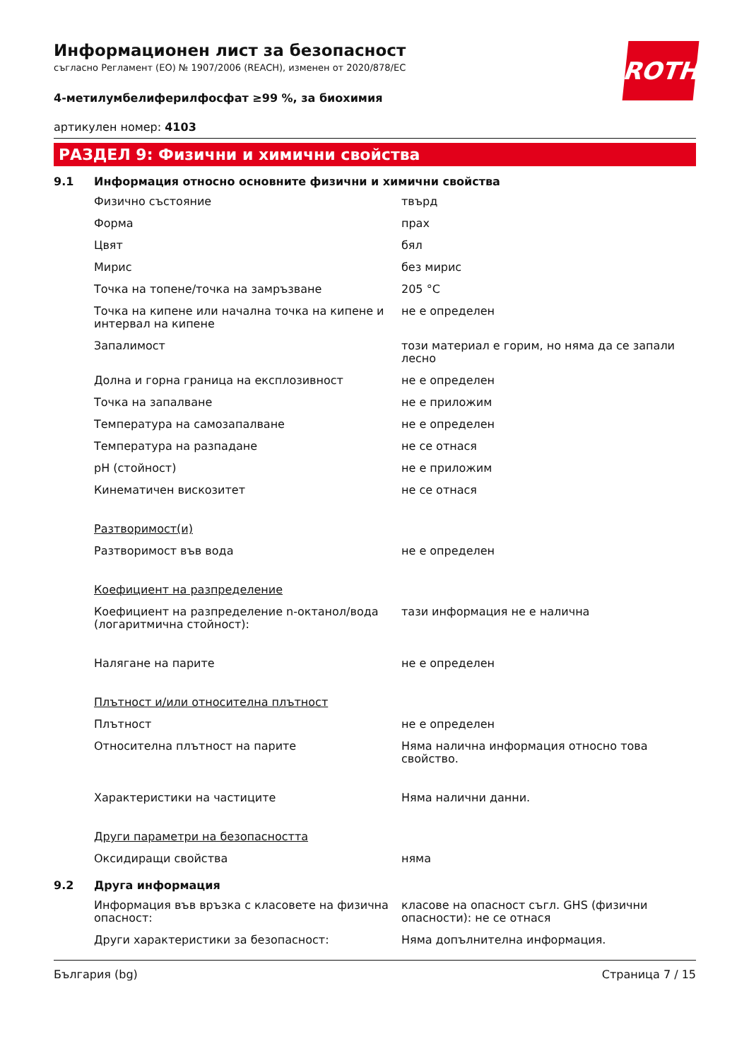ROTH
Информационен лист за безопасност
съгласно Регламент (ЕО) № 1907/2006 (REACH), изменен от 2020/878/ЕС
4-метилумбелиферилфосфат ≥99 %, за биохимия
артикулен номер: 4103
РАЗДЕЛ 9: Физични и химични свойства
9.1 Информация относно основните физични и химични свойства
| Физично състояние | твърд |
| Форма | прах |
| Цвят | бял |
| Мирис | без мирис |
| Точка на топене/точка на замръзване | 205 °C |
| Точка на кипене или начална точка на кипене и интервал на кипене | не е определен |
| Запалимост | този материал е горим, но няма да се запали лесно |
| Долна и горна граница на експлозивност | не е определен |
| Точка на запалване | не е приложим |
| Температура на самозапалване | не е определен |
| Температура на разпадане | не се отнася |
| pH (стойност) | не е приложим |
| Кинематичен вискозитет | не се отнася |
| Разтворимост(и) | |
| Разтворимост във вода | не е определен |
| Коефициент на разпределение | |
| Коефициент на разпределение n-октанол/вода (логаритмична стойност): | тази информация не е налична |
| Налягане на парите | не е определен |
| Плътност и/или относителна плътност | |
| Плътност | не е определен |
| Относителна плътност на парите | Няма налична информация относно това свойство. |
| Характеристики на частиците | Няма налични данни. |
| Други параметри на безопасността | |
| Оксидиращи свойства | няма |
9.2 Друга информация
| Информация във връзка с класовете на физична опасност: | класове на опасност съгл. GHS (физични опасности): не се отнася |
| Други характеристики за безопасност: | Няма допълнителна информация. |
България (bg) Страница 7 / 15